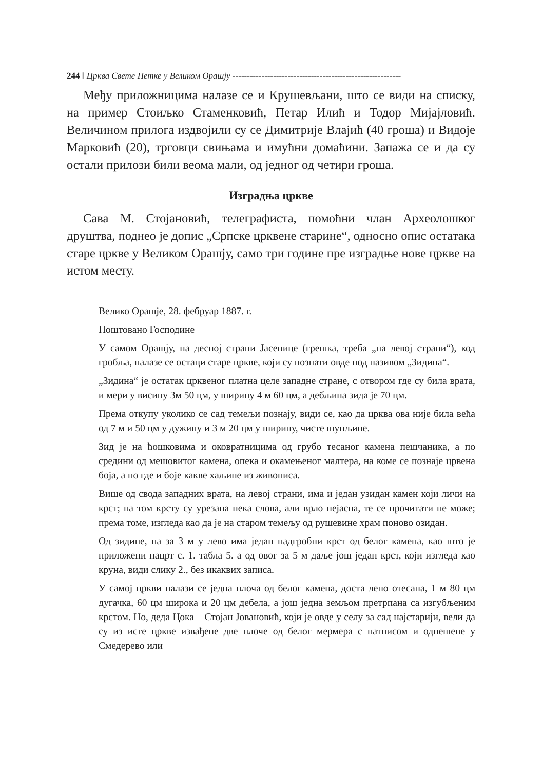244 ‖ Црква Свете Петке у Великом Орашју ----------------------------------------------------------
Међу приложницима налазе се и Крушевљани, што се види на списку, на пример Стоиљко Стаменковић, Петар Илић и Тодор Мијајловић. Величином прилога издвојили су се Димитрије Влајић (40 гроша) и Видоје Марковић (20), трговци свињама и имућни домаћини. Запажа се и да су остали прилози били веома мали, од једног од четири гроша.
Изградња цркве
Сава М. Стојановић, телеграфиста, помоћни члан Археолошког друштва, поднео је допис „Српске црквене старине“, односно опис остатака старе цркве у Великом Орашју, само три године пре изградње нове цркве на истом месту.
Велико Орашје, 28. фебруар 1887. г.
Поштовано Господине
У самом Орашју, на десној страни Јасенице (грешка, треба „на левој страни“), код гробља, налазе се остаци старе цркве, који су познати овде под називом „Зидина“.
„Зидина“ је остатак црквеног платна целе западне стране, с отвором где су била врата, и мери у висину 3м 50 цм, у ширину 4 м 60 цм, а дебљина зида је 70 цм.
Према откупу уколико се сад темељи познају, види се, као да црква ова није била већа од 7 м и 50 цм у дужину и 3 м 20 цм у ширину, чисте шупљине.
Зид је на ћошковима и оковратницима од грубо тесаног камена пешчаника, а по средини од мешовитог камена, опека и окамењеног малтера, на коме се познаје црвена боја, а по где и боје какве хаљине из живописа.
Више од свода западних врата, на левој страни, има и један узидан камен који личи на крст; на том крсту су урезана нека слова, али врло нејасна, те се прочитати не може; према томе, изгледа као да је на старом темељу од рушевине храм поново озидан.
Од зидине, па за 3 м у лево има један надгробни крст од белог камена, као што је приложени нацрт с. 1. табла 5. а од овог за 5 м даље још један крст, који изгледа као круна, види слику 2., без икаквих записа.
У самој цркви налази се једна плоча од белог камена, доста лепо отесана, 1 м 80 цм дугачка, 60 цм широка и 20 цм дебела, а још једна земљом претрпана са изгубљеним крстом. Но, деда Цока – Стојан Јовановић, који је овде у селу за сад најстарији, вели да су из исте цркве извађене две плоче од белог мермера с натписом и однешене у Смедерево или